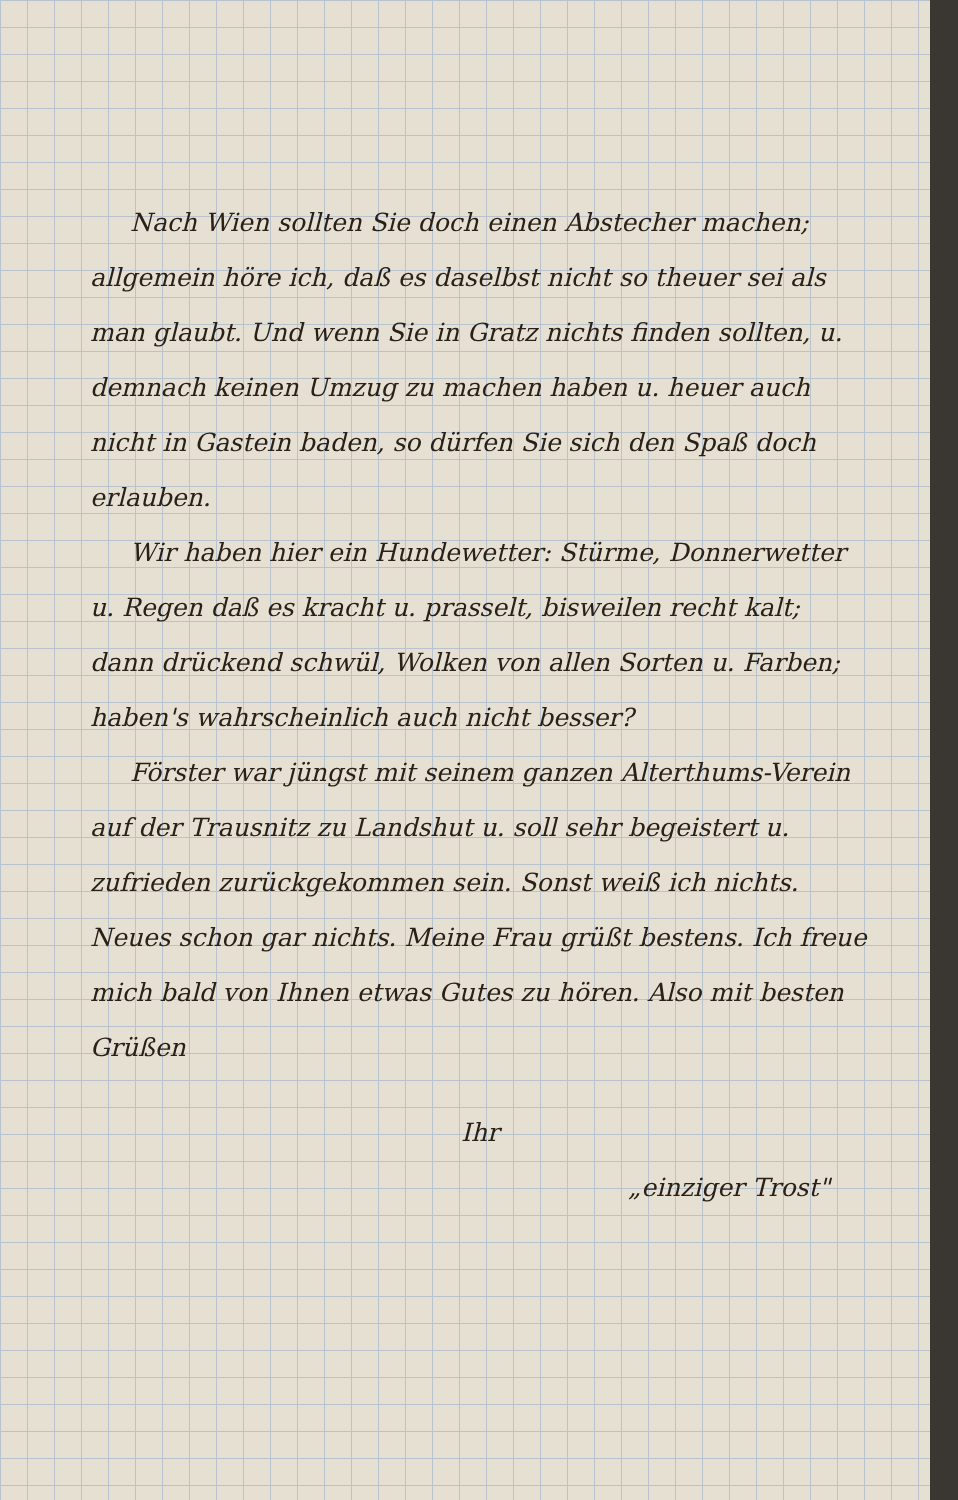Nach Wien sollten Sie doch einen Abstecher machen; allgemein höre ich, daß es daselbst nicht so theuer sei als man glaubt. Und wenn Sie in Gratz nichts finden sollten, u. demnach keinen Umzug zu machen haben u. heuer auch nicht in Gastein baden, so dürfen Sie sich den Spaß doch erlauben.
Wir haben hier ein Hundewetter: Stürme, Donnerwetter u. Regen daß es kracht u. prasselt, bisweilen recht kalt; dann drückend schwül, Wolken von allen Sorten u. Farben; haben's wahrscheinlich auch nicht besser?
Förster war jüngst mit seinem ganzen Alterthums-Verein auf der Trausnitz zu Landshut u. soll sehr begeistert u. zufrieden zurückgekommen sein. Sonst weiß ich nichts. Neues schon gar nichts. Meine Frau grüßt bestens. Ich freue mich bald von Ihnen etwas Gutes zu hören. Also mit besten Grüßen
Ihr
„einziger Trost"